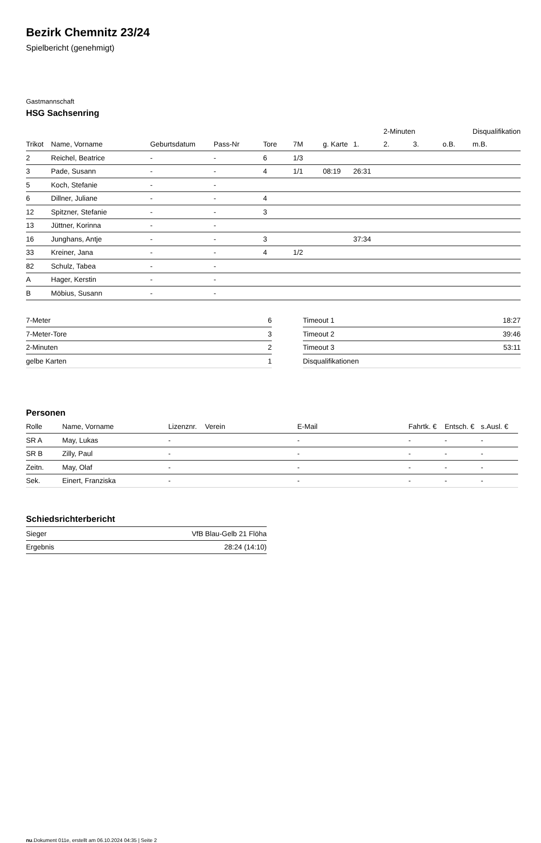Bezirk Chemnitz 23/24
Spielbericht (genehmigt)
Gastmannschaft
HSG Sachsenring
| | | | | | | | | 2-Minuten | | | Disqualifikation |
| --- | --- | --- | --- | --- | --- | --- | --- | --- | --- | --- | --- |
| Trikot | Name, Vorname | Geburtsdatum | Pass-Nr | Tore | 7M | g. Karte | 1. | 2. | 3. | o.B. | m.B. |
| 2 | Reichel, Beatrice | - | - | 6 | 1/3 | | | | | | |
| 3 | Pade, Susann | - | - | 4 | 1/1 | 08:19 | 26:31 | | | | |
| 5 | Koch, Stefanie | - | - | | | | | | | | |
| 6 | Dillner, Juliane | - | - | 4 | | | | | | | |
| 12 | Spitzner, Stefanie | - | - | 3 | | | | | | | |
| 13 | Jüttner, Korinna | - | - | | | | | | | | |
| 16 | Junghans, Antje | - | - | 3 | | | 37:34 | | | | |
| 33 | Kreiner, Jana | - | - | 4 | 1/2 | | | | | | |
| 82 | Schulz, Tabea | - | - | | | | | | | | |
| A | Hager, Kerstin | - | - | | | | | | | | |
| B | Möbius, Susann | - | - | | | | | | | | |
| 7-Meter | 6 |
| 7-Meter-Tore | 3 |
| 2-Minuten | 2 |
| gelbe Karten | 1 |
| Timeout 1 | 18:27 |
| Timeout 2 | 39:46 |
| Timeout 3 | 53:11 |
| Disqualifikationen | |
Personen
| Rolle | Name, Vorname | Lizenznr. | Verein | E-Mail | Fahrtk. € | Entsch. € | s.Ausl. € |
| --- | --- | --- | --- | --- | --- | --- | --- |
| SR A | May, Lukas | - | | - | - | - | - |
| SR B | Zilly, Paul | - | | - | - | - | - |
| Zeitn. | May, Olaf | - | | - | - | - | - |
| Sek. | Einert, Franziska | - | | - | - | - | - |
Schiedsrichterbericht
| Sieger | VfB Blau-Gelb 21 Flöha |
| Ergebnis | 28:24 (14:10) |
nu.Dokument 011e, erstellt am 06.10.2024 04:35 | Seite 2